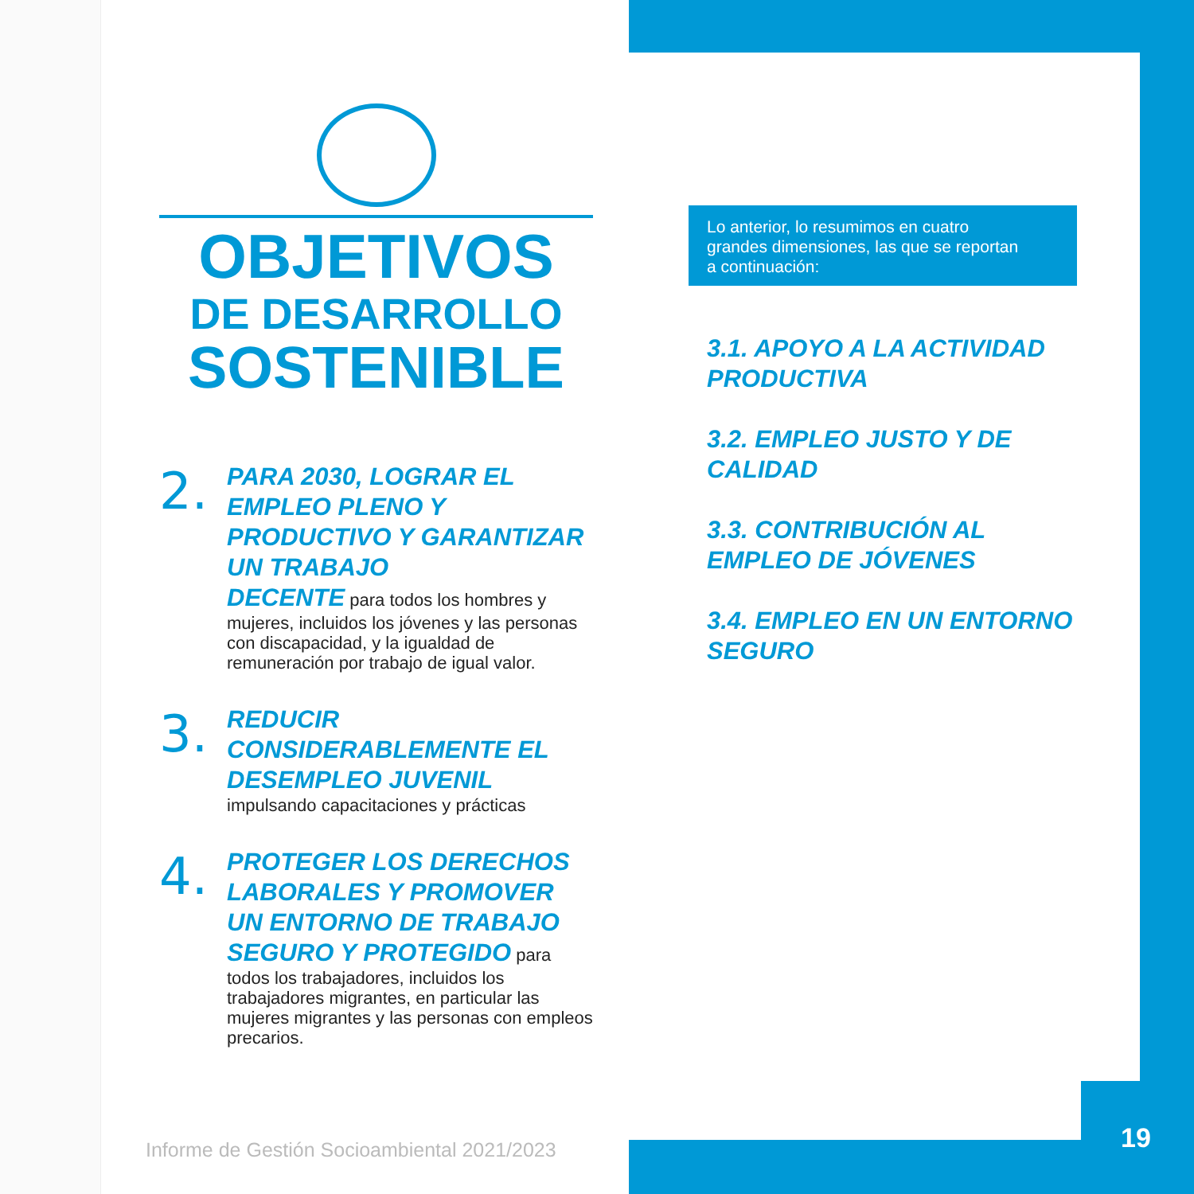OBJETIVOS
DE DESARROLLO
SOSTENIBLE
2.
PARA 2030, LOGRAR EL EMPLEO PLENO Y PRODUCTIVO Y GARANTIZAR UN TRABAJO
DECENTE para todos los hombres y mujeres, incluidos los jóvenes y las personas con discapacidad, y la igualdad de remuneración por trabajo de igual valor.
3.
REDUCIR CONSIDERABLEMENTE EL DESEMPLEO JUVENIL
impulsando capacitaciones y prácticas
4.
PROTEGER LOS DERECHOS LABORALES Y PROMOVER UN ENTORNO DE TRABAJO
SEGURO Y PROTEGIDO para todos los trabajadores, incluidos los trabajadores migrantes, en particular las mujeres migrantes y las personas con empleos precarios.
Lo anterior, lo resumimos en cuatro grandes dimensiones, las que se reportan a continuación:
3.1. APOYO A LA ACTIVIDAD PRODUCTIVA
3.2. EMPLEO JUSTO Y DE CALIDAD
3.3. CONTRIBUCIÓN AL EMPLEO DE JÓVENES
3.4. EMPLEO EN UN ENTORNO SEGURO
Informe de Gestión Socioambiental 2021/2023
19